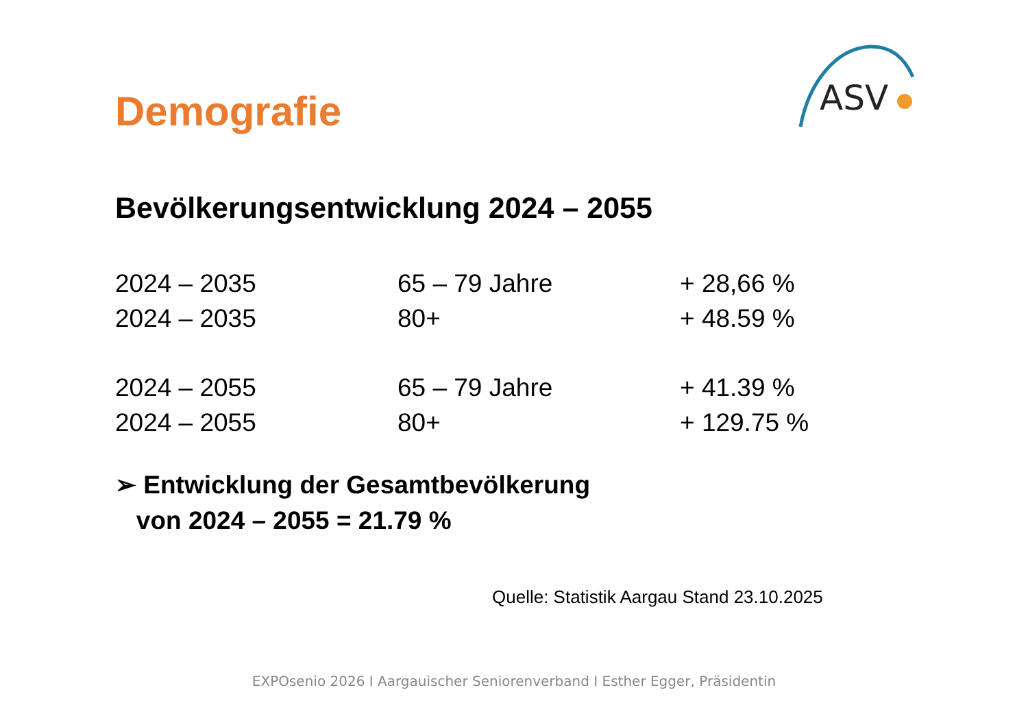ASV
Demografie
Bevölkerungsentwicklung 2024 – 2055
| 2024 – 2035 | 65 – 79 Jahre | + 28,66 % |
| 2024 – 2035 | 80+ | + 48.59 % |
| 2024 – 2055 | 65 – 79 Jahre | + 41.39 % |
| 2024 – 2055 | 80+ | + 129.75 % |
➢ Entwicklung der Gesamtbevölkerung
von 2024 – 2055 = 21.79 %
Quelle: Statistik Aargau Stand 23.10.2025
EXPOsenio 2026 I Aargauischer Seniorenverband I Esther Egger, Präsidentin